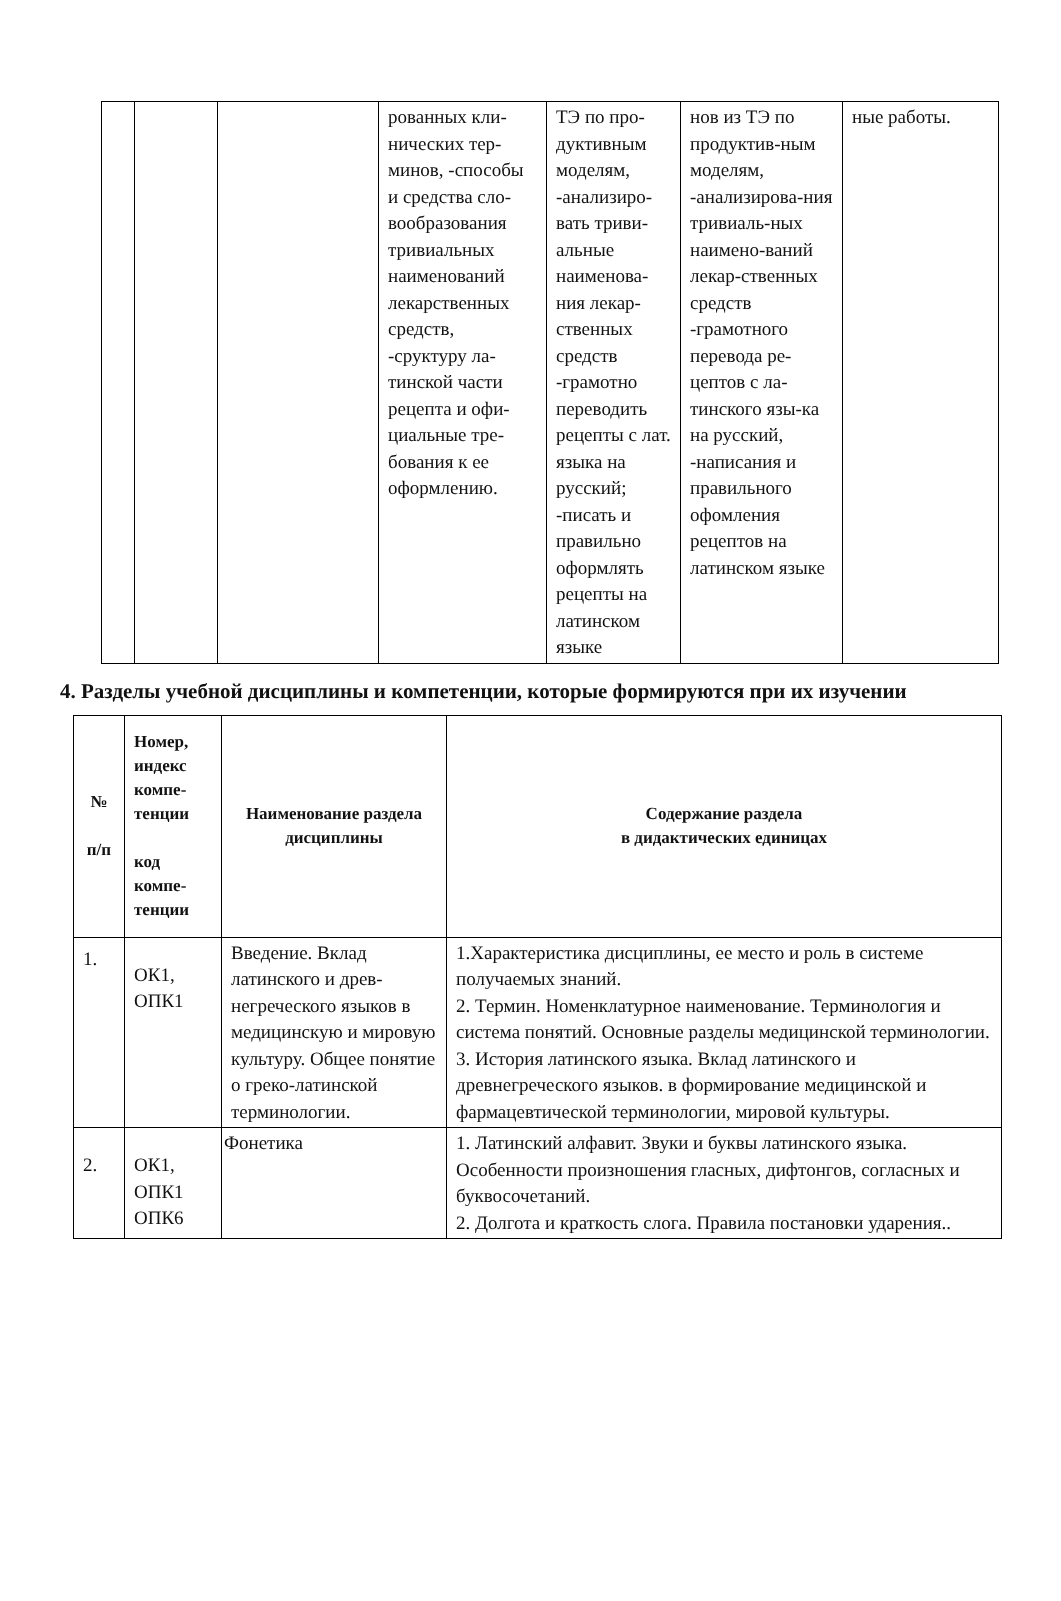| | | | рованных кли-нических тер-минов, -способы и средства сло-вообразования тривиальных наименований лекарственных средств, -сруктуру ла-тинской части рецепта и офи-циальные тре-бования к ее оформлению. | ТЭ по про-дуктивным моделям, -анализиро-вать триви-альные наименова-ния лекар-ственных средств -грамотно переводить рецепты с лат. языка на русский; -писать и правильно оформлять рецепты на латинском языке | нов из ТЭ по продуктив-ным моделям, -анализирова-ния тривиаль-ных наимено-ваний лекар-ственных средств -грамотного перевода ре-цептов с ла-тинского язы-ка на русский, -написания и правильного офомления рецептов на латинском языке | ные работы. |
4. Разделы учебной дисциплины и компетенции, которые формируются при их изучении
| № п/п | Номер, индекс компе-тенции код компе-тенции | Наименование раздела дисциплины | Содержание раздела в дидактических единицах |
| --- | --- | --- | --- |
| 1. | ОК1, ОПК1 | Введение. Вклад латинского и древ-негреческого языков в медицинскую и мировую культуру. Общее понятие о греко-латинской терминологии. | 1.Характеристика дисциплины, ее место и роль в системе получаемых знаний. 2. Термин. Номенклатурное наименование. Терминология и система понятий. Основные разделы медицинской терминологии. 3. История латинского языка. Вклад латинского и древнегреческого языков. в формирование медицинской и фармацевтической терминологии, мировой культуры. |
| 2. | ОК1, ОПК1 ОПК6 | Фонетика | 1. Латинский алфавит. Звуки и буквы латинского языка. Особенности произношения гласных, дифтонгов, согласных и буквосочетаний. 2. Долгота и краткость слога. Правила постановки ударения.. |